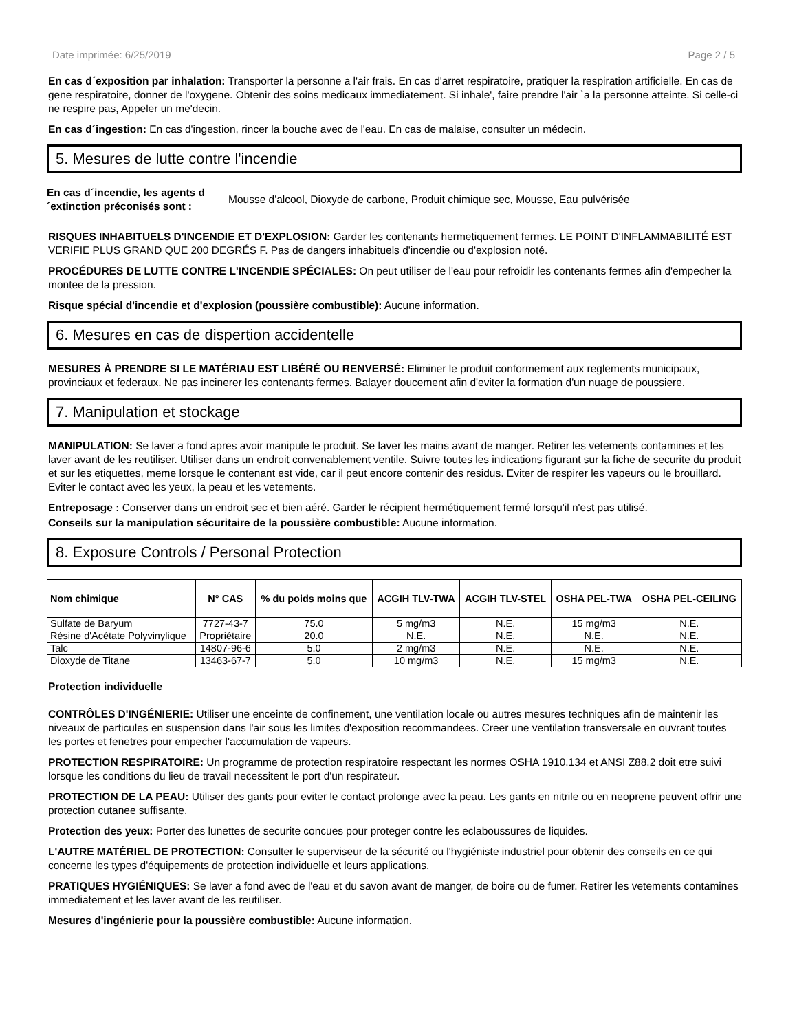Date imprimée: 6/25/2019 Page 2 / 5
En cas d´exposition par inhalation: Transporter la personne a l'air frais. En cas d'arret respiratoire, pratiquer la respiration artificielle. En cas de gene respiratoire, donner de l'oxygene. Obtenir des soins medicaux immediatement. Si inhale', faire prendre l'air `a la personne atteinte. Si celle-ci ne respire pas, Appeler un me'decin.
En cas d´ingestion: En cas d'ingestion, rincer la bouche avec de l'eau. En cas de malaise, consulter un médecin.
5. Mesures de lutte contre l'incendie
En cas d´incendie, les agents d´extinction préconisés sont : Mousse d'alcool, Dioxyde de carbone, Produit chimique sec, Mousse, Eau pulvérisée
RISQUES INHABITUELS D'INCENDIE ET D'EXPLOSION: Garder les contenants hermetiquement fermes. LE POINT D'INFLAMMABILITÉ EST VERIFIE PLUS GRAND QUE 200 DEGRÉS F. Pas de dangers inhabituels d'incendie ou d'explosion noté.
PROCÉDURES DE LUTTE CONTRE L'INCENDIE SPÉCIALES: On peut utiliser de l'eau pour refroidir les contenants fermes afin d'empecher la montee de la pression.
Risque spécial d'incendie et d'explosion (poussière combustible): Aucune information.
6. Mesures en cas de dispertion accidentelle
MESURES À PRENDRE SI LE MATÉRIAU EST LIBÉRÉ OU RENVERSÉ: Eliminer le produit conformement aux reglements municipaux, provinciaux et federaux. Ne pas incinerer les contenants fermes. Balayer doucement afin d'eviter la formation d'un nuage de poussiere.
7. Manipulation et stockage
MANIPULATION: Se laver a fond apres avoir manipule le produit. Se laver les mains avant de manger. Retirer les vetements contamines et les laver avant de les reutiliser. Utiliser dans un endroit convenablement ventile. Suivre toutes les indications figurant sur la fiche de securite du produit et sur les etiquettes, meme lorsque le contenant est vide, car il peut encore contenir des residus. Eviter de respirer les vapeurs ou le brouillard. Eviter le contact avec les yeux, la peau et les vetements.
Entreposage : Conserver dans un endroit sec et bien aéré. Garder le récipient hermétiquement fermé lorsqu'il n'est pas utilisé.
Conseils sur la manipulation sécuritaire de la poussière combustible: Aucune information.
8. Exposure Controls / Personal Protection
| Nom chimique | N° CAS | % du poids moins que | ACGIH TLV-TWA | ACGIH TLV-STEL | OSHA PEL-TWA | OSHA PEL-CEILING |
| --- | --- | --- | --- | --- | --- | --- |
| Sulfate de Baryum | 7727-43-7 | 75.0 | 5 mg/m3 | N.E. | 15 mg/m3 | N.E. |
| Résine d'Acétate Polyvinylique | Propriétaire | 20.0 | N.E. | N.E. | N.E. | N.E. |
| Talc | 14807-96-6 | 5.0 | 2 mg/m3 | N.E. | N.E. | N.E. |
| Dioxyde de Titane | 13463-67-7 | 5.0 | 10 mg/m3 | N.E. | 15 mg/m3 | N.E. |
Protection individuelle
CONTRÔLES D'INGÉNIERIE: Utiliser une enceinte de confinement, une ventilation locale ou autres mesures techniques afin de maintenir les niveaux de particules en suspension dans l'air sous les limites d'exposition recommandees. Creer une ventilation transversale en ouvrant toutes les portes et fenetres pour empecher l'accumulation de vapeurs.
PROTECTION RESPIRATOIRE: Un programme de protection respiratoire respectant les normes OSHA 1910.134 et ANSI Z88.2 doit etre suivi lorsque les conditions du lieu de travail necessitent le port d'un respirateur.
PROTECTION DE LA PEAU: Utiliser des gants pour eviter le contact prolonge avec la peau. Les gants en nitrile ou en neoprene peuvent offrir une protection cutanee suffisante.
Protection des yeux: Porter des lunettes de securite concues pour proteger contre les eclaboussures de liquides.
L'AUTRE MATÉRIEL DE PROTECTION: Consulter le superviseur de la sécurité ou l'hygiéniste industriel pour obtenir des conseils en ce qui concerne les types d'équipements de protection individuelle et leurs applications.
PRATIQUES HYGIÉNIQUES: Se laver a fond avec de l'eau et du savon avant de manger, de boire ou de fumer. Retirer les vetements contamines immediatement et les laver avant de les reutiliser.
Mesures d'ingénierie pour la poussière combustible: Aucune information.